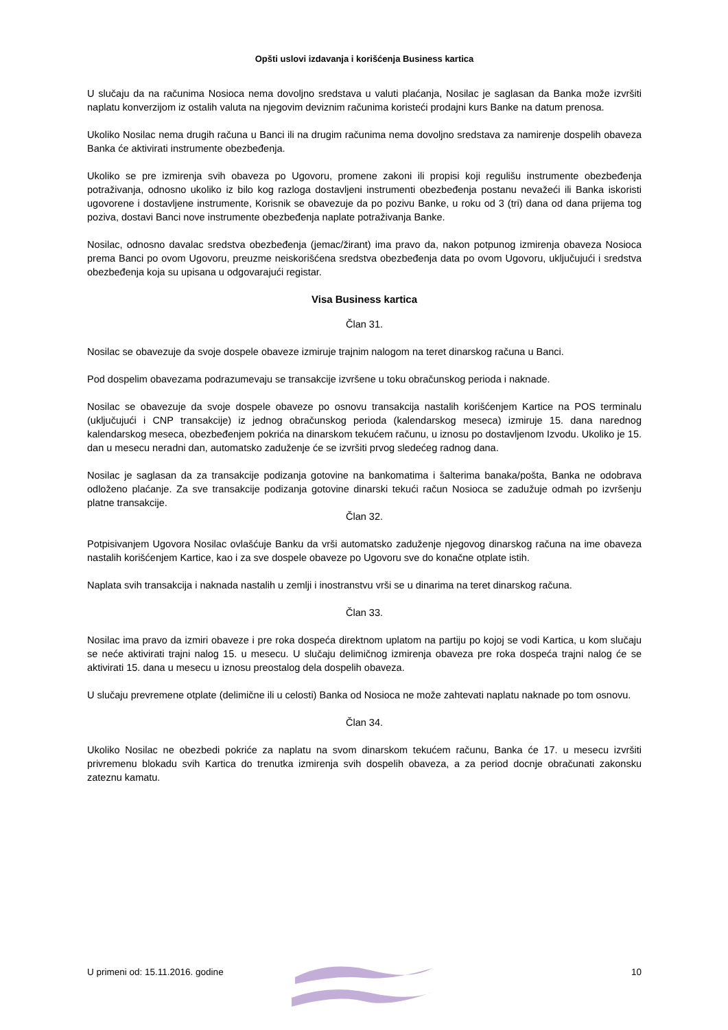Opšti uslovi izdavanja i korišćenja Business kartica
U slučaju da na računima Nosioca nema dovoljno sredstava u valuti plaćanja, Nosilac je saglasan da Banka može izvršiti naplatu konverzijom iz ostalih valuta na njegovim deviznim računima koristeći prodajni kurs Banke na datum prenosa.
Ukoliko Nosilac nema drugih računa u Banci ili na drugim računima nema dovoljno sredstava za namirenje dospelih obaveza Banka će aktivirati instrumente obezbeđenja.
Ukoliko se pre izmirenja svih obaveza po Ugovoru, promene zakoni ili propisi koji regulišu instrumente obezbeđenja potraživanja, odnosno ukoliko iz bilo kog razloga dostavljeni instrumenti obezbeđenja postanu nevažeći ili Banka iskoristi ugovorene i dostavljene instrumente, Korisnik se obavezuje da po pozivu Banke, u roku od 3 (tri) dana od dana prijema tog poziva, dostavi Banci nove instrumente obezbeđenja naplate potraživanja Banke.
Nosilac, odnosno davalac sredstva obezbeđenja (jemac/žirant) ima pravo da, nakon potpunog izmirenja obaveza Nosioca prema Banci po ovom Ugovoru, preuzme neiskorišćena sredstva obezbeđenja data po ovom Ugovoru, uključujući i sredstva obezbeđenja koja su upisana u odgovarajući registar.
Visa Business kartica
Član 31.
Nosilac se obavezuje da svoje dospele obaveze izmiruje trajnim nalogom na teret dinarskog računa u Banci.
Pod dospelim obavezama podrazumevaju se transakcije izvršene u toku obračunskog perioda i naknade.
Nosilac se obavezuje da svoje dospele obaveze po osnovu transakcija nastalih korišćenjem Kartice na POS terminalu (uključujući i CNP transakcije) iz jednog obračunskog perioda (kalendarskog meseca) izmiruje 15. dana narednog kalendarskog meseca, obezbeđenjem pokrića na dinarskom tekućem računu, u iznosu po dostavljenom Izvodu. Ukoliko je 15. dan u mesecu neradni dan, automatsko zaduženje će se izvršiti prvog sledećeg radnog dana.
Nosilac je saglasan da za transakcije podizanja gotovine na bankomatima i šalterima banaka/pošta, Banka ne odobrava odloženo plaćanje. Za sve transakcije podizanja gotovine dinarski tekući račun Nosioca se zadužuje odmah po izvršenju platne transakcije.
Član 32.
Potpisivanjem Ugovora Nosilac ovlašćuje Banku da vrši automatsko zaduženje njegovog dinarskog računa na ime obaveza nastalih korišćenjem Kartice, kao i za sve dospele obaveze po Ugovoru sve do konačne otplate istih.
Naplata svih transakcija i naknada nastalih u zemlji i inostranstvu vrši se u dinarima na teret dinarskog računa.
Član 33.
Nosilac ima pravo da izmiri obaveze i pre roka dospeća direktnom uplatom na partiju po kojoj se vodi Kartica, u kom slučaju se neće aktivirati trajni nalog 15. u mesecu. U slučaju delimičnog izmirenja obaveza pre roka dospeća trajni nalog će se aktivirati 15. dana u mesecu u iznosu preostalog dela dospelih obaveza.
U slučaju prevremene otplate (delimične ili u celosti) Banka od Nosioca ne može zahtevati naplatu naknade po tom osnovu.
Član 34.
Ukoliko Nosilac ne obezbedi pokriće za naplatu na svom dinarskom tekućem računu, Banka će 17. u mesecu izvršiti privremenu blokadu svih Kartica do trenutka izmirenja svih dospelih obaveza, a za period docnje obračunati zakonsku zateznu kamatu.
U primeni od: 15.11.2016. godine 10